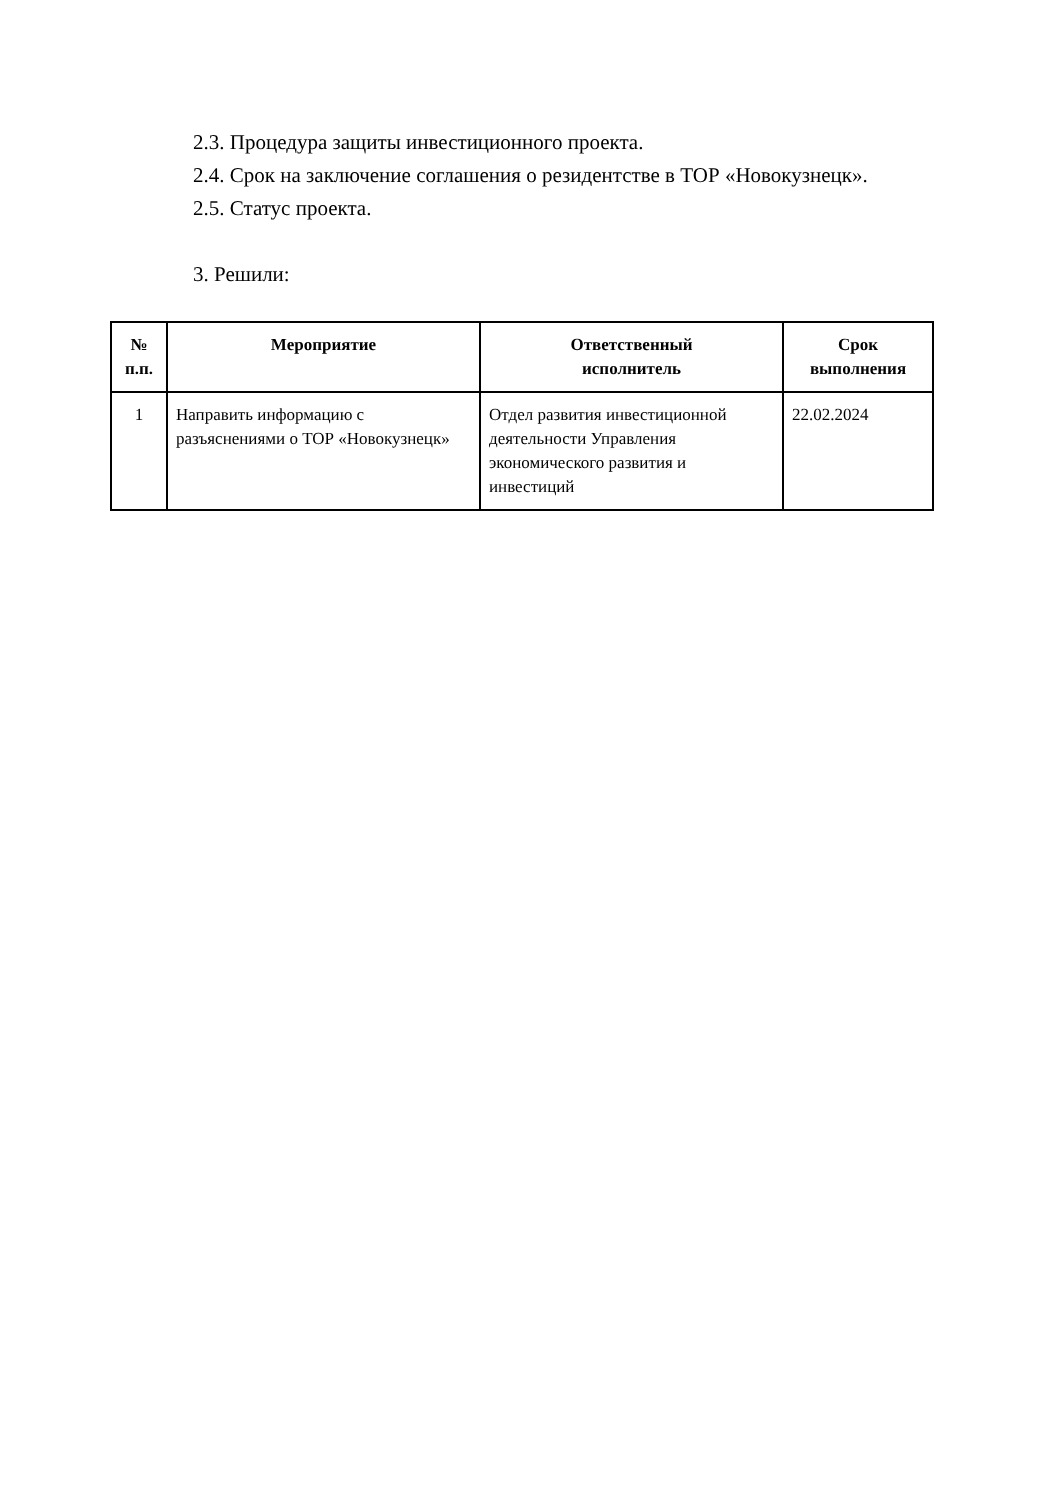2.3. Процедура защиты инвестиционного проекта.
2.4. Срок на заключение соглашения о резидентстве в ТОР «Новокузнецк».
2.5. Статус проекта.
3. Решили:
| № п.п. | Мероприятие | Ответственный исполнитель | Срок выполнения |
| --- | --- | --- | --- |
| 1 | Направить информацию с разъяснениями о ТОР «Новокузнецк» | Отдел развития инвестиционной деятельности Управления экономического развития и инвестиций | 22.02.2024 |